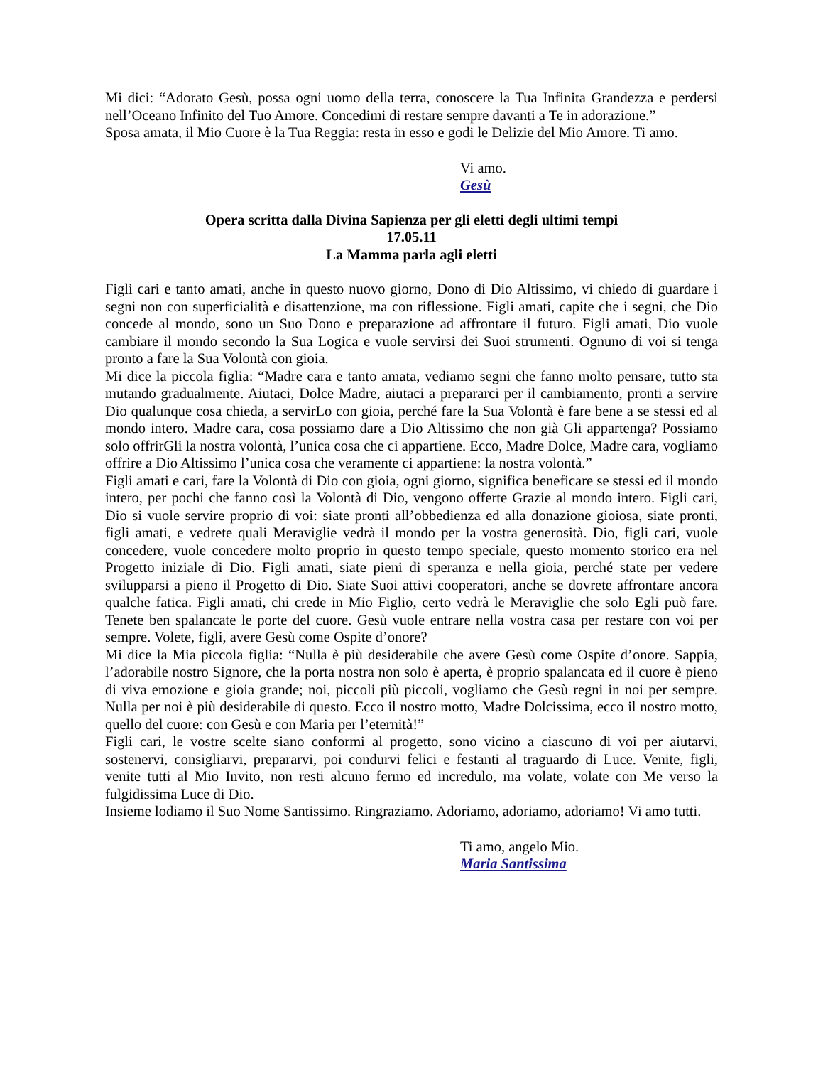Mi dici: “Adorato Gesù, possa ogni uomo della terra, conoscere la Tua Infinita Grandezza e perdersi nell’Oceano Infinito del Tuo Amore. Concedimi di restare sempre davanti a Te in adorazione.”
Sposa amata, il Mio Cuore è la Tua Reggia: resta in esso e godi le Delizie del Mio Amore. Ti amo.
Vi amo.
Gesù
Opera scritta dalla Divina Sapienza per gli eletti degli ultimi tempi
17.05.11
La Mamma parla agli eletti
Figli cari e tanto amati, anche in questo nuovo giorno, Dono di Dio Altissimo, vi chiedo di guardare i segni non con superficialità e disattenzione, ma con riflessione. Figli amati, capite che i segni, che Dio concede al mondo, sono un Suo Dono e preparazione ad affrontare il futuro. Figli amati, Dio vuole cambiare il mondo secondo la Sua Logica e vuole servirsi dei Suoi strumenti. Ognuno di voi si tenga pronto a fare la Sua Volontà con gioia.
Mi dice la piccola figlia: “Madre cara e tanto amata, vediamo segni che fanno molto pensare, tutto sta mutando gradualmente. Aiutaci, Dolce Madre, aiutaci a prepararci per il cambiamento, pronti a servire Dio qualunque cosa chieda, a servirLo con gioia, perché fare la Sua Volontà è fare bene a se stessi ed al mondo intero. Madre cara, cosa possiamo dare a Dio Altissimo che non già Gli appartenga? Possiamo solo offrirGli la nostra volontà, l’unica cosa che ci appartiene. Ecco, Madre Dolce, Madre cara, vogliamo offrire a Dio Altissimo l’unica cosa che veramente ci appartiene: la nostra volontà.”
Figli amati e cari, fare la Volontà di Dio con gioia, ogni giorno, significa beneficare se stessi ed il mondo intero, per pochi che fanno così la Volontà di Dio, vengono offerte Grazie al mondo intero. Figli cari, Dio si vuole servire proprio di voi: siate pronti all’obbedienza ed alla donazione gioiosa, siate pronti, figli amati, e vedrete quali Meraviglie vedrà il mondo per la vostra generosità. Dio, figli cari, vuole concedere, vuole concedere molto proprio in questo tempo speciale, questo momento storico era nel Progetto iniziale di Dio. Figli amati, siate pieni di speranza e nella gioia, perché state per vedere svilupparsi a pieno il Progetto di Dio. Siate Suoi attivi cooperatori, anche se dovrete affrontare ancora qualche fatica. Figli amati, chi crede in Mio Figlio, certo vedrà le Meraviglie che solo Egli può fare. Tenete ben spalancate le porte del cuore. Gesù vuole entrare nella vostra casa per restare con voi per sempre. Volete, figli, avere Gesù come Ospite d’onore?
Mi dice la Mia piccola figlia: “Nulla è più desiderabile che avere Gesù come Ospite d’onore. Sappia, l’adorabile nostro Signore, che la porta nostra non solo è aperta, è proprio spalancata ed il cuore è pieno di viva emozione e gioia grande; noi, piccoli più piccoli, vogliamo che Gesù regni in noi per sempre. Nulla per noi è più desiderabile di questo. Ecco il nostro motto, Madre Dolcissima, ecco il nostro motto, quello del cuore: con Gesù e con Maria per l’eternità!”
Figli cari, le vostre scelte siano conformi al progetto, sono vicino a ciascuno di voi per aiutarvi, sostenervi, consigliarvi, prepararvi, poi condurvi felici e festanti al traguardo di Luce. Venite, figli, venite tutti al Mio Invito, non resti alcuno fermo ed incredulo, ma volate, volate con Me verso la fulgidissima Luce di Dio.
Insieme lodiamo il Suo Nome Santissimo. Ringraziamo. Adoriamo, adoriamo, adoriamo! Vi amo tutti.
Ti amo, angelo Mio.
Maria Santissima